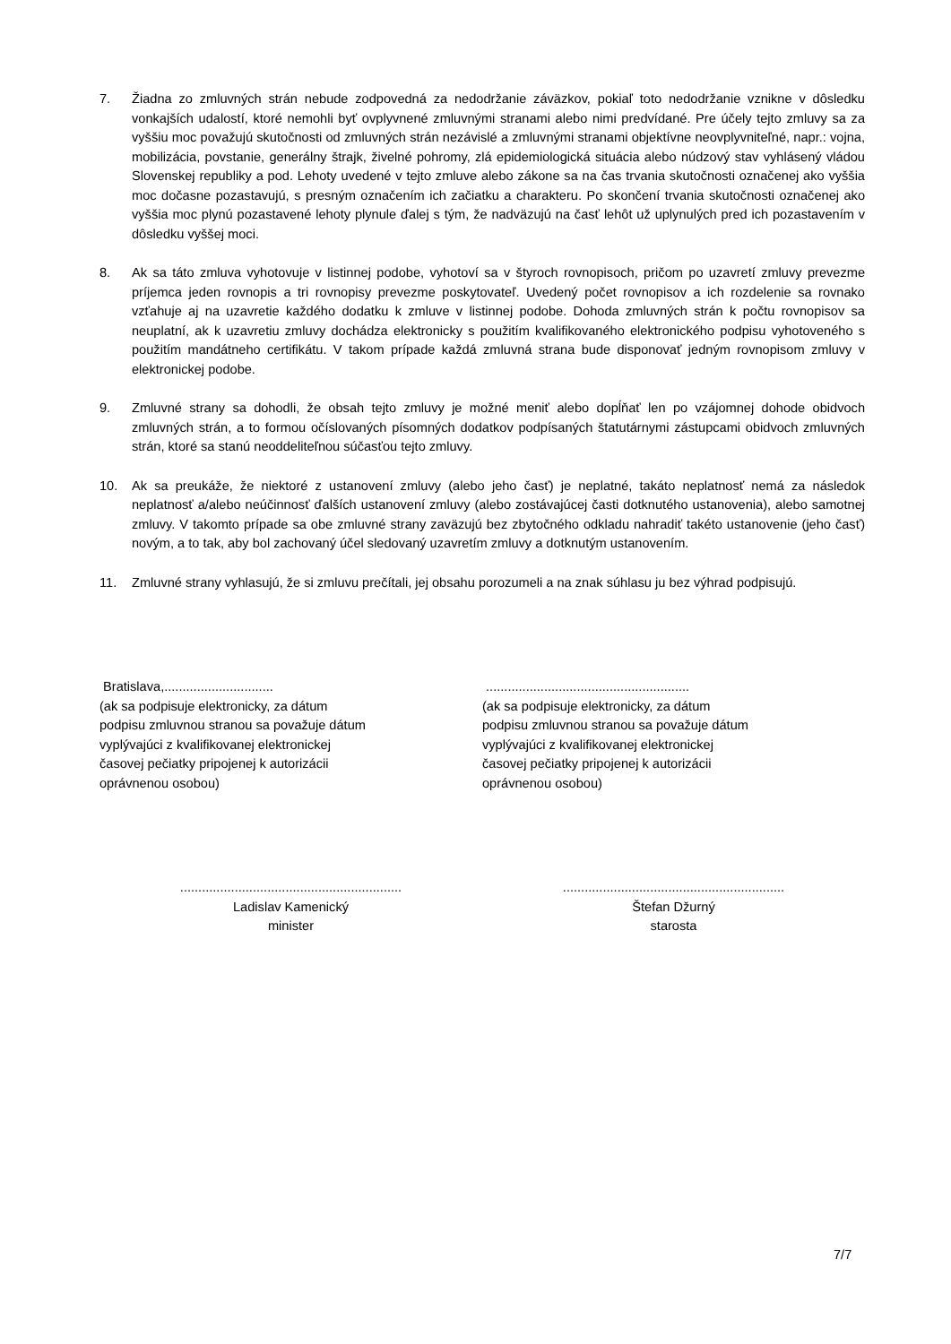7. Žiadna zo zmluvných strán nebude zodpovedná za nedodržanie záväzkov, pokiaľ toto nedodržanie vznikne v dôsledku vonkajších udalostí, ktoré nemohli byť ovplyvnené zmluvnými stranami alebo nimi predvídané. Pre účely tejto zmluvy sa za vyššiu moc považujú skutočnosti od zmluvných strán nezávislé a zmluvnými stranami objektívne neovplyvniteľné, napr.: vojna, mobilizácia, povstanie, generálny štrajk, živelné pohromy, zlá epidemiologická situácia alebo núdzový stav vyhlásený vládou Slovenskej republiky a pod. Lehoty uvedené v tejto zmluve alebo zákone sa na čas trvania skutočnosti označenej ako vyššia moc dočasne pozastavujú, s presným označením ich začiatku a charakteru. Po skončení trvania skutočnosti označenej ako vyššia moc plynú pozastavené lehoty plynule ďalej s tým, že nadväzujú na časť lehôt už uplynulých pred ich pozastavením v dôsledku vyššej moci.
8. Ak sa táto zmluva vyhotovuje v listinnej podobe, vyhotoví sa v štyroch rovnopisoch, pričom po uzavretí zmluvy prevezme príjemca jeden rovnopis a tri rovnopisy prevezme poskytovateľ. Uvedený počet rovnopisov a ich rozdelenie sa rovnako vzťahuje aj na uzavretie každého dodatku k zmluve v listinnej podobe. Dohoda zmluvných strán k počtu rovnopisov sa neuplatní, ak k uzavretiu zmluvy dochádza elektronicky s použitím kvalifikovaného elektronického podpisu vyhotoveného s použitím mandátneho certifikátu. V takom prípade každá zmluvná strana bude disponovať jedným rovnopisom zmluvy v elektronickej podobe.
9. Zmluvné strany sa dohodli, že obsah tejto zmluvy je možné meniť alebo dopĺňať len po vzájomnej dohode obidvoch zmluvných strán, a to formou očíslovaných písomných dodatkov podpísaných štatutárnymi zástupcami obidvoch zmluvných strán, ktoré sa stanú neoddeliteľnou súčasťou tejto zmluvy.
10. Ak sa preukáže, že niektoré z ustanovení zmluvy (alebo jeho časť) je neplatné, takáto neplatnosť nemá za následok neplatnosť a/alebo neúčinnosť ďalších ustanovení zmluvy (alebo zostávajúcej časti dotknutého ustanovenia), alebo samotnej zmluvy. V takomto prípade sa obe zmluvné strany zaväzujú bez zbytočného odkladu nahradiť takéto ustanovenie (jeho časť) novým, a to tak, aby bol zachovaný účel sledovaný uzavretím zmluvy a dotknutým ustanovením.
11. Zmluvné strany vyhlasujú, že si zmluvu prečítali, jej obsahu porozumeli a na znak súhlasu ju bez výhrad podpisujú.
Bratislava,..............................
(ak sa podpisuje elektronicky, za dátum
podpisu zmluvnou stranou sa považuje dátum
vyplývajúci z kvalifikovanej elektronickej
časovej pečiatky pripojenej k autorizácii
oprávnenou osobou)
........................................................
(ak sa podpisuje elektronicky, za dátum
podpisu zmluvnou stranou sa považuje dátum
vyplývajúci z kvalifikovanej elektronickej
časovej pečiatky pripojenej k autorizácii
oprávnenou osobou)
.............................................................
Ladislav Kamenický
minister
.............................................................
Štefan Džurný
starosta
7/7